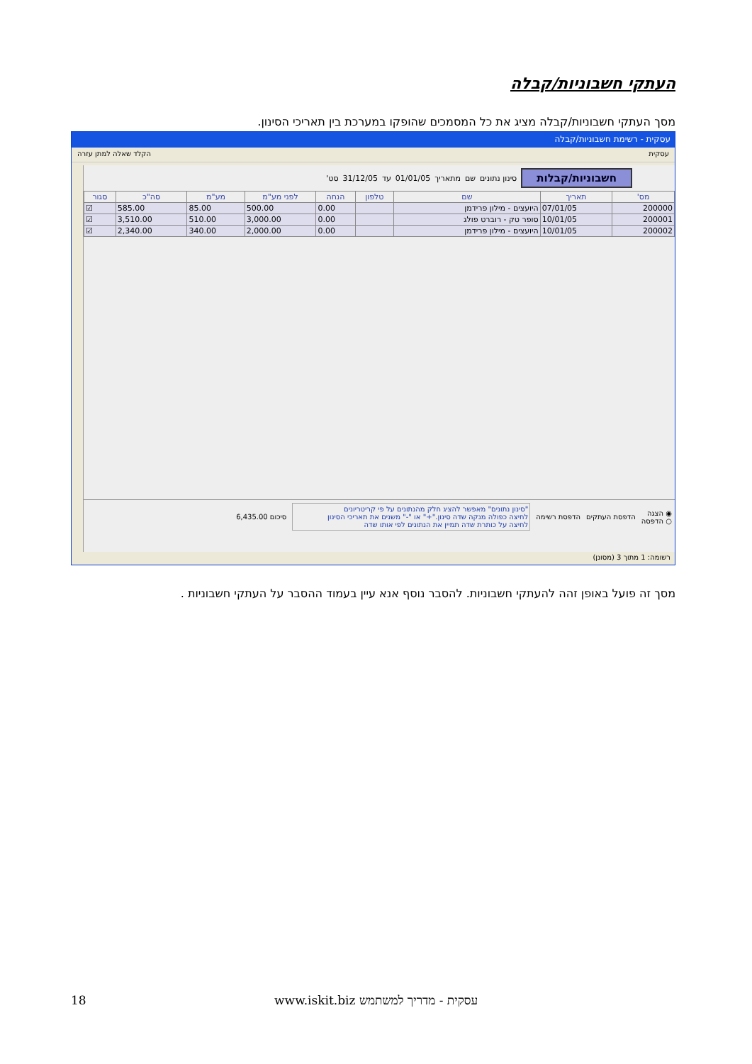העתקי חשבוניות/קבלה
מסך העתקי חשבוניות/קבלה מציג את כל המסמכים שהופקו במערכת בין תאריכי הסינון.
עסקית - רשימת חשבוניות/קבלה
עסקית הקלד שאלה למתן עזרה
חשבוניות/קבלות סינון נתונים שם מתאריך 01/01/05 עד 31/12/05 סט'
| מס' | תאריך | שם | טלפון | הנחה | לפני מע"מ | מע"מ | סה"כ | סגור |
| --- | --- | --- | --- | --- | --- | --- | --- | --- |
| 200000 | 07/01/05 | היועצים - מילון פרידמן | | 0.00 | 500.00 | 85.00 | 585.00 | ☑ |
| 200001 | 10/01/05 | סופר טק - רוברט פולג | | 0.00 | 3,000.00 | 510.00 | 3,510.00 | ☑ |
| 200002 | 10/01/05 | היועצים - מילון פרידמן | | 0.00 | 2,000.00 | 340.00 | 2,340.00 | ☑ |
◉ הצגה
○ הדפסה הדפסת העתקים הדפסת רשימה
"סינון נתונים" מאפשר להציג חלק מהנתונים על פי קריטריונים
לחיצה כפולה מנקה שדה סינון."+" או "-" משנים את תאריכי הסינון
לחיצה על כותרת שדה תמיין את הנתונים לפי אותו שדה
סיכום 6,435.00
רשומה: 1 מתוך 3 (מסונן)
מסך זה פועל באופן זהה להעתקי חשבוניות. להסבר נוסף אנא עיין בעמוד ההסבר על העתקי חשבוניות .
18 www.iskit.biz עסקית - מדריך למשתמש